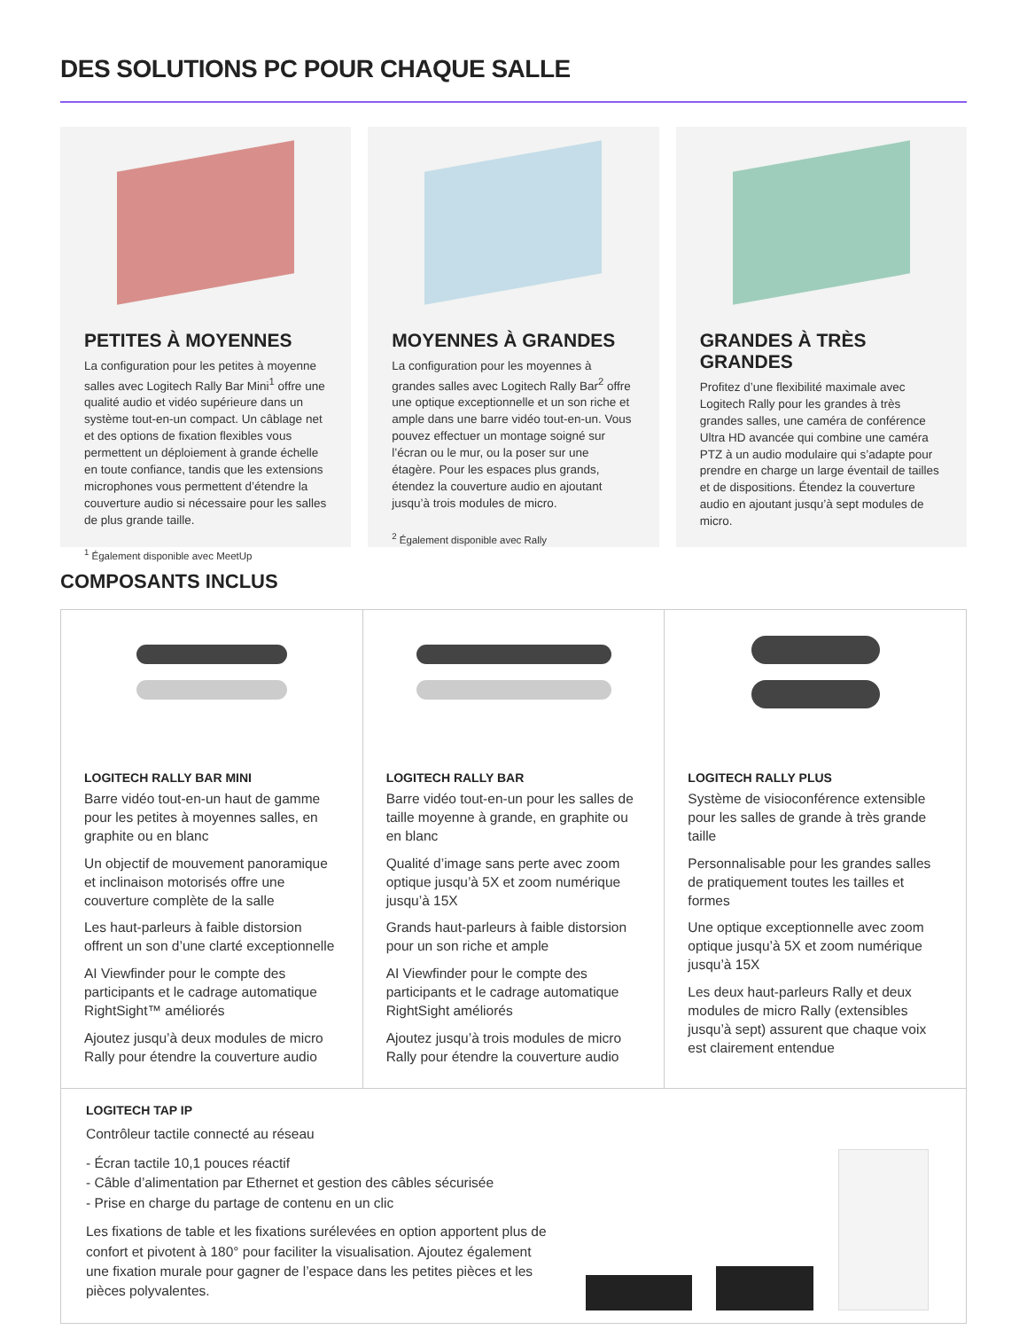DES SOLUTIONS PC POUR CHAQUE SALLE
PETITES À MOYENNES
La configuration pour les petites à moyenne salles avec Logitech Rally Bar Mini<sup>1</sup> offre une qualité audio et vidéo supérieure dans un système tout-en-un compact. Un câblage net et des options de fixation flexibles vous permettent un déploiement à grande échelle en toute confiance, tandis que les extensions microphones vous permettent d’étendre la couverture audio si nécessaire pour les salles de plus grande taille.
<sup>1</sup> Également disponible avec MeetUp
MOYENNES À GRANDES
La configuration pour les moyennes à grandes salles avec Logitech Rally Bar<sup>2</sup> offre une optique exceptionnelle et un son riche et ample dans une barre vidéo tout-en-un. Vous pouvez effectuer un montage soigné sur l’écran ou le mur, ou la poser sur une étagère. Pour les espaces plus grands, étendez la couverture audio en ajoutant jusqu’à trois modules de micro.
<sup>2</sup> Également disponible avec Rally
GRANDES À TRÈS GRANDES
Profitez d’une flexibilité maximale avec Logitech Rally pour les grandes à très grandes salles, une caméra de conférence Ultra HD avancée qui combine une caméra PTZ à un audio modulaire qui s’adapte pour prendre en charge un large éventail de tailles et de dispositions. Étendez la couverture audio en ajoutant jusqu’à sept modules de micro.
COMPOSANTS INCLUS
LOGITECH RALLY BAR MINI
Barre vidéo tout-en-un haut de gamme pour les petites à moyennes salles, en graphite ou en blanc
Un objectif de mouvement panoramique et inclinaison motorisés offre une couverture complète de la salle
Les haut-parleurs à faible distorsion offrent un son d’une clarté exceptionnelle
AI Viewfinder pour le compte des participants et le cadrage automatique RightSight™ améliorés
Ajoutez jusqu’à deux modules de micro Rally pour étendre la couverture audio
LOGITECH RALLY BAR
Barre vidéo tout-en-un pour les salles de taille moyenne à grande, en graphite ou en blanc
Qualité d’image sans perte avec zoom optique jusqu’à 5X et zoom numérique jusqu’à 15X
Grands haut-parleurs à faible distorsion pour un son riche et ample
AI Viewfinder pour le compte des participants et le cadrage automatique RightSight améliorés
Ajoutez jusqu’à trois modules de micro Rally pour étendre la couverture audio
LOGITECH RALLY PLUS
Système de visioconférence extensible pour les salles de grande à très grande taille
Personnalisable pour les grandes salles de pratiquement toutes les tailles et formes
Une optique exceptionnelle avec zoom optique jusqu’à 5X et zoom numérique jusqu’à 15X
Les deux haut-parleurs Rally et deux modules de micro Rally (extensibles jusqu’à sept) assurent que chaque voix est clairement entendue
LOGITECH TAP IP
Contrôleur tactile connecté au réseau
- Écran tactile 10,1 pouces réactif
- Câble d’alimentation par Ethernet et gestion des câbles sécurisée
- Prise en charge du partage de contenu en un clic
Les fixations de table et les fixations surélevées en option apportent plus de confort et pivotent à 180° pour faciliter la visualisation. Ajoutez également une fixation murale pour gagner de l’espace dans les petites pièces et les pièces polyvalentes.